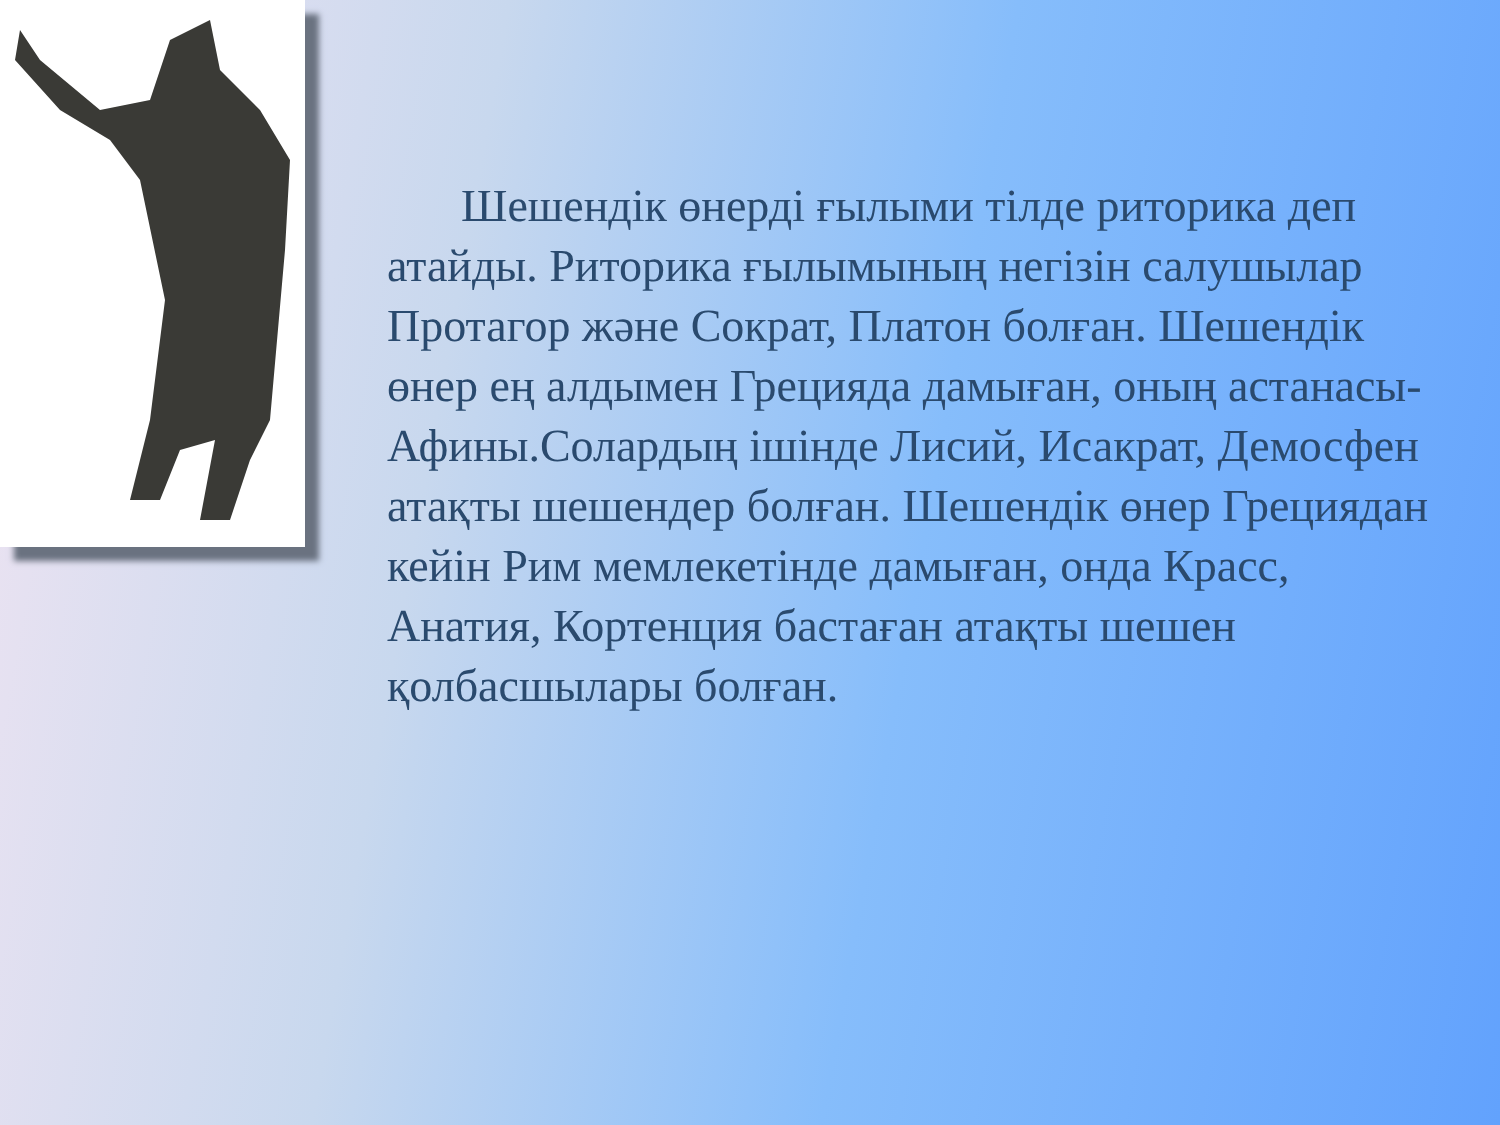Шешендік өнерді ғылыми тілде риторика деп атайды. Риторика ғылымының негізін салушылар Протагор және Сократ, Платон болған. Шешендік өнер ең алдымен Грецияда дамыған, оның астанасы- Афины.Солардың ішінде Лисий, Исакрат, Демосфен атақты шешендер болған. Шешендік өнер Грециядан кейін Рим мемлекетінде дамыған, онда Красс, Анатия, Кортенция бастаған атақты шешен қолбасшылары болған.